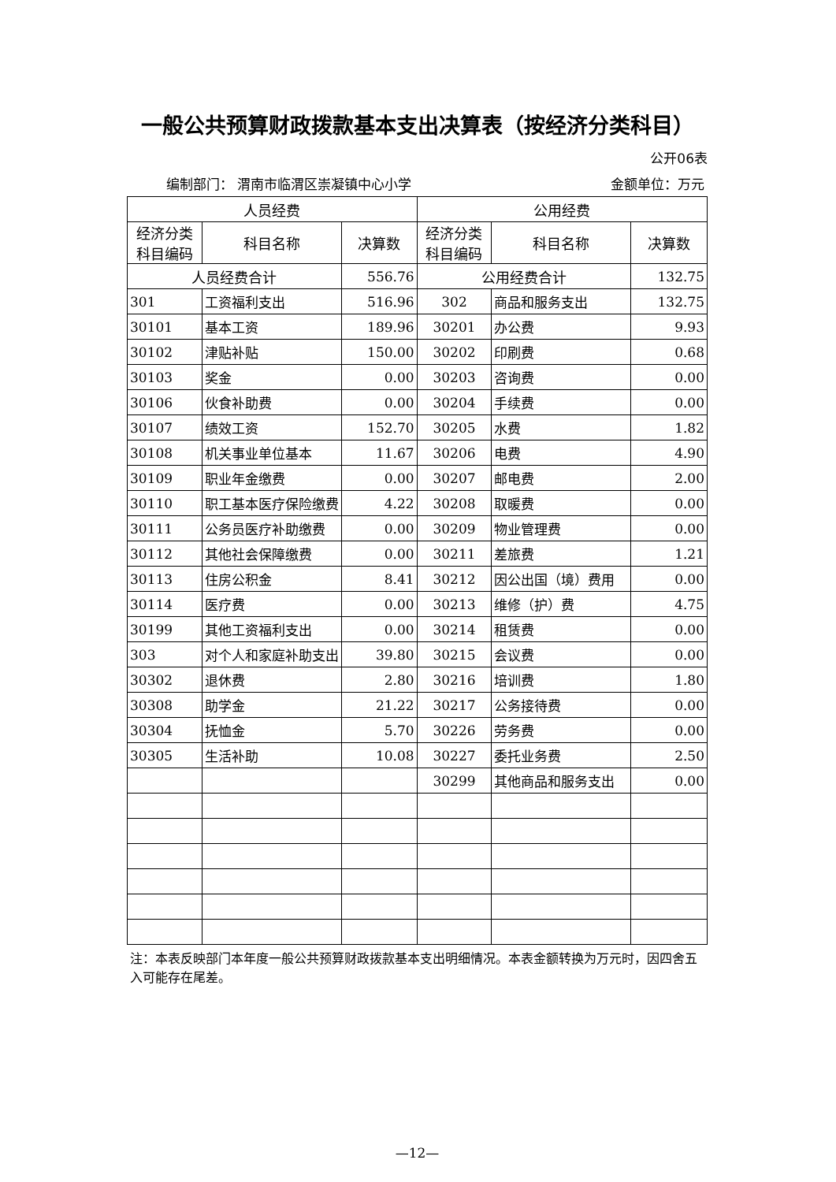一般公共预算财政拨款基本支出决算表（按经济分类科目）
公开06表
编制部门： 渭南市临渭区崇凝镇中心小学 金额单位：万元
| 人员经费 | | | 公用经费 | | |
| --- | --- | --- | --- | --- | --- |
| 经济分类 科目编码 | 科目名称 | 决算数 | 经济分类 科目编码 | 科目名称 | 决算数 |
| 人员经费合计 | | 556.76 | 公用经费合计 | | 132.75 |
| 301 | 工资福利支出 | 516.96 | 302 | 商品和服务支出 | 132.75 |
| 30101 | 基本工资 | 189.96 | 30201 | 办公费 | 9.93 |
| 30102 | 津贴补贴 | 150.00 | 30202 | 印刷费 | 0.68 |
| 30103 | 奖金 | 0.00 | 30203 | 咨询费 | 0.00 |
| 30106 | 伙食补助费 | 0.00 | 30204 | 手续费 | 0.00 |
| 30107 | 绩效工资 | 152.70 | 30205 | 水费 | 1.82 |
| 30108 | 机关事业单位基本 | 11.67 | 30206 | 电费 | 4.90 |
| 30109 | 职业年金缴费 | 0.00 | 30207 | 邮电费 | 2.00 |
| 30110 | 职工基本医疗保险缴费 | 4.22 | 30208 | 取暖费 | 0.00 |
| 30111 | 公务员医疗补助缴费 | 0.00 | 30209 | 物业管理费 | 0.00 |
| 30112 | 其他社会保障缴费 | 0.00 | 30211 | 差旅费 | 1.21 |
| 30113 | 住房公积金 | 8.41 | 30212 | 因公出国（境）费用 | 0.00 |
| 30114 | 医疗费 | 0.00 | 30213 | 维修（护）费 | 4.75 |
| 30199 | 其他工资福利支出 | 0.00 | 30214 | 租赁费 | 0.00 |
| 303 | 对个人和家庭补助支出 | 39.80 | 30215 | 会议费 | 0.00 |
| 30302 | 退休费 | 2.80 | 30216 | 培训费 | 1.80 |
| 30308 | 助学金 | 21.22 | 30217 | 公务接待费 | 0.00 |
| 30304 | 抚恤金 | 5.70 | 30226 | 劳务费 | 0.00 |
| 30305 | 生活补助 | 10.08 | 30227 | 委托业务费 | 2.50 |
| | | | 30299 | 其他商品和服务支出 | 0.00 |
注：本表反映部门本年度一般公共预算财政拨款基本支出明细情况。本表金额转换为万元时，因四舍五入可能存在尾差。
—12—